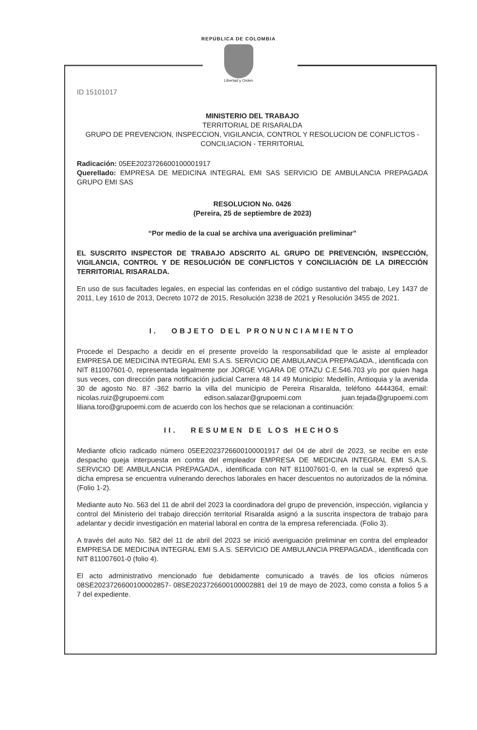REPÚBLICA DE COLOMBIA
Libertad y Orden
ID 15101017
MINISTERIO DEL TRABAJO
TERRITORIAL DE RISARALDA
GRUPO DE PREVENCION, INSPECCION, VIGILANCIA, CONTROL Y RESOLUCION DE CONFLICTOS - CONCILIACION - TERRITORIAL
Radicación: 05EE2023726600100001917
Querellado: EMPRESA DE MEDICINA INTEGRAL EMI SAS SERVICIO DE AMBULANCIA PREPAGADA GRUPO EMI SAS
RESOLUCION No. 0426
(Pereira, 25 de septiembre de 2023)
“Por medio de la cual se archiva una averiguación preliminar”
EL SUSCRITO INSPECTOR DE TRABAJO ADSCRITO AL GRUPO DE PREVENCIÓN, INSPECCIÓN, VIGILANCIA, CONTROL Y DE RESOLUCIÓN DE CONFLICTOS Y CONCILIACIÓN DE LA DIRECCIÓN TERRITORIAL RISARALDA.
En uso de sus facultades legales, en especial las conferidas en el código sustantivo del trabajo, Ley 1437 de 2011, Ley 1610 de 2013, Decreto 1072 de 2015, Resolución 3238 de 2021 y Resolución 3455 de 2021.
I. OBJETO DEL PRONUNCIAMIENTO
Procede el Despacho a decidir en el presente proveído la responsabilidad que le asiste al empleador EMPRESA DE MEDICINA INTEGRAL EMI S.A.S. SERVICIO DE AMBULANCIA PREPAGADA., identificada con NIT 811007601-0, representada legalmente por JORGE VIGARA DE OTAZU C.E.546.703 y/o por quien haga sus veces, con dirección para notificación judicial Carrera 48 14 49 Municipio: Medellín, Antioquia y la avenida 30 de agosto No. 87 -362 barrio la villa del municipio de Pereira Risaralda, teléfono 4444364, email: nicolas.ruiz@grupoemi.com edison.salazar@grupoemi.com juan.tejada@grupoemi.com liliana.toro@grupoemi.com de acuerdo con los hechos que se relacionan a continuación:
II. RESUMEN DE LOS HECHOS
Mediante oficio radicado número 05EE2023726600100001917 del 04 de abril de 2023, se recibe en este despacho queja interpuesta en contra del empleador EMPRESA DE MEDICINA INTEGRAL EMI S.A.S. SERVICIO DE AMBULANCIA PREPAGADA., identificada con NIT 811007601-0, en la cual se expresó que dicha empresa se encuentra vulnerando derechos laborales en hacer descuentos no autorizados de la nómina. (Folio 1-2).
Mediante auto No. 563 del 11 de abril del 2023 la coordinadora del grupo de prevención, inspección, vigilancia y control del Ministerio del trabajo dirección territorial Risaralda asignó a la suscrita inspectora de trabajo para adelantar y decidir investigación en material laboral en contra de la empresa referenciada. (Folio 3).
A través del auto No. 582 del 11 de abril del 2023 se inició averiguación preliminar en contra del empleador EMPRESA DE MEDICINA INTEGRAL EMI S.A.S. SERVICIO DE AMBULANCIA PREPAGADA., identificada con NIT 811007601-0 (folio 4).
El acto administrativo mencionado fue debidamente comunicado a través de los oficios números 08SE2023726600100002857- 08SE2023726600100002881 del 19 de mayo de 2023, como consta a folios 5 a 7 del expediente.